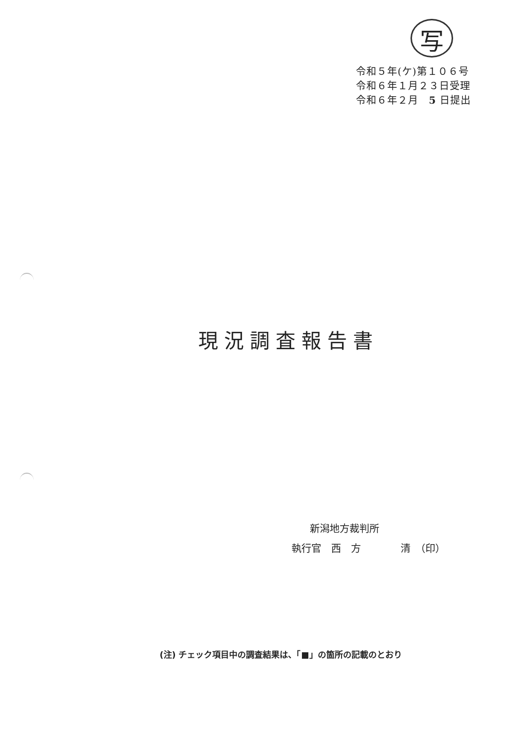写
令和５年(ケ)第１０６号
令和６年１月２３日受理
令和６年２月　5 日提出
現況調査報告書
新潟地方裁判所
執行官　西　方　　　　清　（印）
(注) チェック項目中の調査結果は、「■」の箇所の記載のとおり